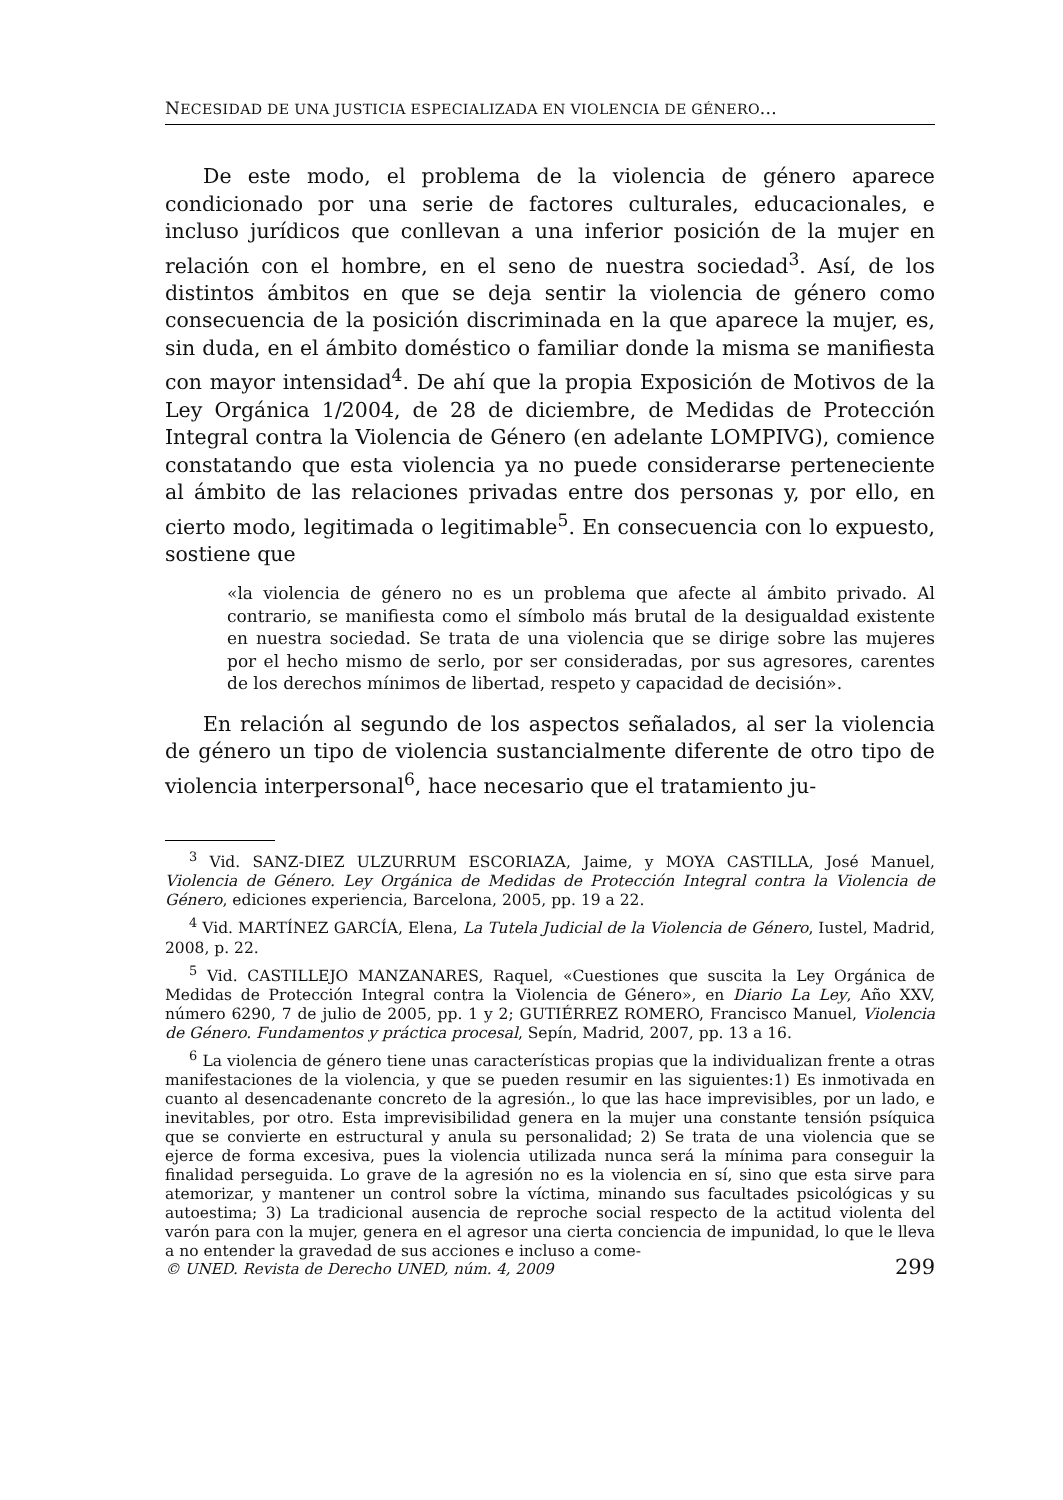NECESIDAD DE UNA JUSTICIA ESPECIALIZADA EN VIOLENCIA DE GÉNERO...
De este modo, el problema de la violencia de género aparece condicionado por una serie de factores culturales, educacionales, e incluso jurídicos que conllevan a una inferior posición de la mujer en relación con el hombre, en el seno de nuestra sociedad<sup>3</sup>. Así, de los distintos ámbitos en que se deja sentir la violencia de género como consecuencia de la posición discriminada en la que aparece la mujer, es, sin duda, en el ámbito doméstico o familiar donde la misma se manifiesta con mayor intensidad<sup>4</sup>. De ahí que la propia Exposición de Motivos de la Ley Orgánica 1/2004, de 28 de diciembre, de Medidas de Protección Integral contra la Violencia de Género (en adelante LOMPIVG), comience constatando que esta violencia ya no puede considerarse perteneciente al ámbito de las relaciones privadas entre dos personas y, por ello, en cierto modo, legitimada o legitimable<sup>5</sup>. En consecuencia con lo expuesto, sostiene que
«la violencia de género no es un problema que afecte al ámbito privado. Al contrario, se manifiesta como el símbolo más brutal de la desigualdad existente en nuestra sociedad. Se trata de una violencia que se dirige sobre las mujeres por el hecho mismo de serlo, por ser consideradas, por sus agresores, carentes de los derechos mínimos de libertad, respeto y capacidad de decisión».
En relación al segundo de los aspectos señalados, al ser la violencia de género un tipo de violencia sustancialmente diferente de otro tipo de violencia interpersonal<sup>6</sup>, hace necesario que el tratamiento ju-
<sup>3</sup> Vid. SANZ-DIEZ ULZURRUM ESCORIAZA, Jaime, y MOYA CASTILLA, José Manuel, Violencia de Género. Ley Orgánica de Medidas de Protección Integral contra la Violencia de Género, ediciones experiencia, Barcelona, 2005, pp. 19 a 22.
<sup>4</sup> Vid. MARTÍNEZ GARCÍA, Elena, La Tutela Judicial de la Violencia de Género, Iustel, Madrid, 2008, p. 22.
<sup>5</sup> Vid. CASTILLEJO MANZANARES, Raquel, «Cuestiones que suscita la Ley Orgánica de Medidas de Protección Integral contra la Violencia de Género», en Diario La Ley, Año XXV, número 6290, 7 de julio de 2005, pp. 1 y 2; GUTIÉRREZ ROMERO, Francisco Manuel, Violencia de Género. Fundamentos y práctica procesal, Sepín, Madrid, 2007, pp. 13 a 16.
<sup>6</sup> La violencia de género tiene unas características propias que la individualizan frente a otras manifestaciones de la violencia, y que se pueden resumir en las siguientes:1) Es inmotivada en cuanto al desencadenante concreto de la agresión., lo que las hace imprevisibles, por un lado, e inevitables, por otro. Esta imprevisibilidad genera en la mujer una constante tensión psíquica que se convierte en estructural y anula su personalidad; 2) Se trata de una violencia que se ejerce de forma excesiva, pues la violencia utilizada nunca será la mínima para conseguir la finalidad perseguida. Lo grave de la agresión no es la violencia en sí, sino que esta sirve para atemorizar, y mantener un control sobre la víctima, minando sus facultades psicológicas y su autoestima; 3) La tradicional ausencia de reproche social respecto de la actitud violenta del varón para con la mujer, genera en el agresor una cierta conciencia de impunidad, lo que le lleva a no entender la gravedad de sus acciones e incluso a come-
© UNED. Revista de Derecho UNED, núm. 4, 2009 299